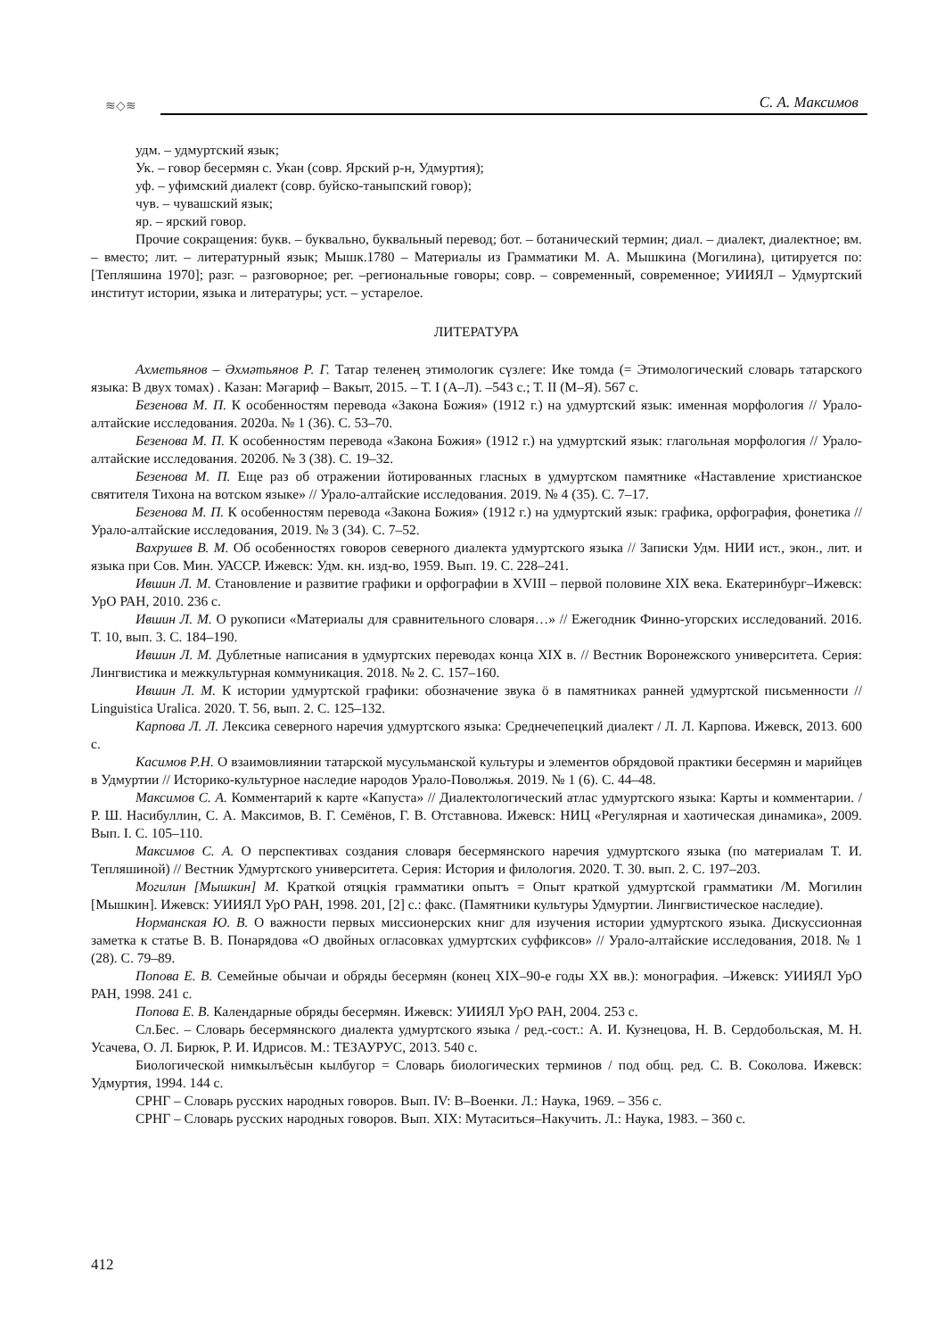≋◇≋ С. А. Максимов
удм. – удмуртский язык;
Ук. – говор бесермян с. Укан (совр. Ярский р-н, Удмуртия);
уф. – уфимский диалект (совр. буйско-таныпский говор);
чув. – чувашский язык;
яр. – ярский говор.
Прочие сокращения: букв. – буквально, буквальный перевод; бот. – ботанический термин; диал. – диалект, диалектное; вм. – вместо; лит. – литературный язык; Мышк.1780 – Материалы из Грамматики М. А. Мышкина (Могилина), цитируется по: [Тепляшина 1970]; разг. – разговорное; рег. –региональные говоры; совр. – современный, современное; УИИЯЛ – Удмуртский институт истории, языка и литературы; уст. – устарелое.
ЛИТЕРАТУРА
Ахметьянов – Әхмәтьянов Р. Г. Татар теленең этимологик сүзлеге: Ике томда (= Этимологический словарь татарского языка: В двух томах) . Казан: Мәгариф – Вакыт, 2015. – Т. I (А–Л). –543 с.; Т. II (М–Я). 567 с.
Безенова М. П. К особенностям перевода «Закона Божия» (1912 г.) на удмуртский язык: именная морфология // Урало-алтайские исследования. 2020а. № 1 (36). С. 53–70.
Безенова М. П. К особенностям перевода «Закона Божия» (1912 г.) на удмуртский язык: глагольная морфология // Урало-алтайские исследования. 2020б. № 3 (38). С. 19–32.
Безенова М. П. Еще раз об отражении йотированных гласных в удмуртском памятнике «Наставление христианское святителя Тихона на вотском языке» // Урало-алтайские исследования. 2019. № 4 (35). С. 7–17.
Безенова М. П. К особенностям перевода «Закона Божия» (1912 г.) на удмуртский язык: графика, орфография, фонетика // Урало-алтайские исследования, 2019. № 3 (34). С. 7–52.
Вахрушев В. М. Об особенностях говоров северного диалекта удмуртского языка // Записки Удм. НИИ ист., экон., лит. и языка при Сов. Мин. УАССР. Ижевск: Удм. кн. изд-во, 1959. Вып. 19. С. 228–241.
Ившин Л. М. Становление и развитие графики и орфографии в XVIII – первой половине XIX века. Екатеринбург–Ижевск: УрО РАН, 2010. 236 с.
Ившин Л. М. О рукописи «Материалы для сравнительного словаря…» // Ежегодник Финно-угорских исследований. 2016. Т. 10, вып. 3. С. 184–190.
Ившин Л. М. Дублетные написания в удмуртских переводах конца XIX в. // Вестник Воронежского университета. Серия: Лингвистика и межкультурная коммуникация. 2018. № 2. С. 157–160.
Ившин Л. М. К истории удмуртской графики: обозначение звука ӧ в памятниках ранней удмуртской письменности // Linguistica Uralica. 2020. Т. 56, вып. 2. С. 125–132.
Карпова Л. Л. Лексика северного наречия удмуртского языка: Среднечепецкий диалект / Л. Л. Карпова. Ижевск, 2013. 600 с.
Касимов Р.Н. О взаимовлиянии татарской мусульманской культуры и элементов обрядовой практики бесермян и марийцев в Удмуртии // Историко-культурное наследие народов Урало-Поволжья. 2019. № 1 (6). С. 44–48.
Максимов С. А. Комментарий к карте «Капуста» // Диалектологический атлас удмуртского языка: Карты и комментарии. / Р. Ш. Насибуллин, С. А. Максимов, В. Г. Семёнов, Г. В. Отставнова. Ижевск: НИЦ «Регулярная и хаотическая динамика», 2009. Вып. I. С. 105–110.
Максимов С. А. О перспективах создания словаря бесермянского наречия удмуртского языка (по материалам Т. И. Тепляшиной) // Вестник Удмуртского университета. Серия: История и филология. 2020. Т. 30. вып. 2. С. 197–203.
Могилин [Мышкин] М. Краткой отяцкія грамматики опытъ = Опыт краткой удмуртской грамматики /М. Могилин [Мышкин]. Ижевск: УИИЯЛ УрО РАН, 1998. 201, [2] с.: факс. (Памятники культуры Удмуртии. Лингвистическое наследие).
Норманская Ю. В. О важности первых миссионерских книг для изучения истории удмуртского языка. Дискуссионная заметка к статье В. В. Понарядова «О двойных огласовках удмуртских суффиксов» // Урало-алтайские исследования, 2018. № 1 (28). С. 79–89.
Попова Е. В. Семейные обычаи и обряды бесермян (конец XIX–90-е годы XX вв.): монография. –Ижевск: УИИЯЛ УрО РАН, 1998. 241 с.
Попова Е. В. Календарные обряды бесермян. Ижевск: УИИЯЛ УрО РАН, 2004. 253 с.
Сл.Бес. – Словарь бесермянского диалекта удмуртского языка / ред.-сост.: А. И. Кузнецова, Н. В. Сердобольская, М. Н. Усачева, О. Л. Бирюк, Р. И. Идрисов. М.: ТЕЗАУРУС, 2013. 540 с.
Биологической нимкылъёсын кылбугор = Словарь биологических терминов / под общ. ред. С. В. Соколова. Ижевск: Удмуртия, 1994. 144 с.
СРНГ – Словарь русских народных говоров. Вып. IV: В–Военки. Л.: Наука, 1969. – 356 с.
СРНГ – Словарь русских народных говоров. Вып. XIX: Мутаситься–Накучить. Л.: Наука, 1983. – 360 с.
412